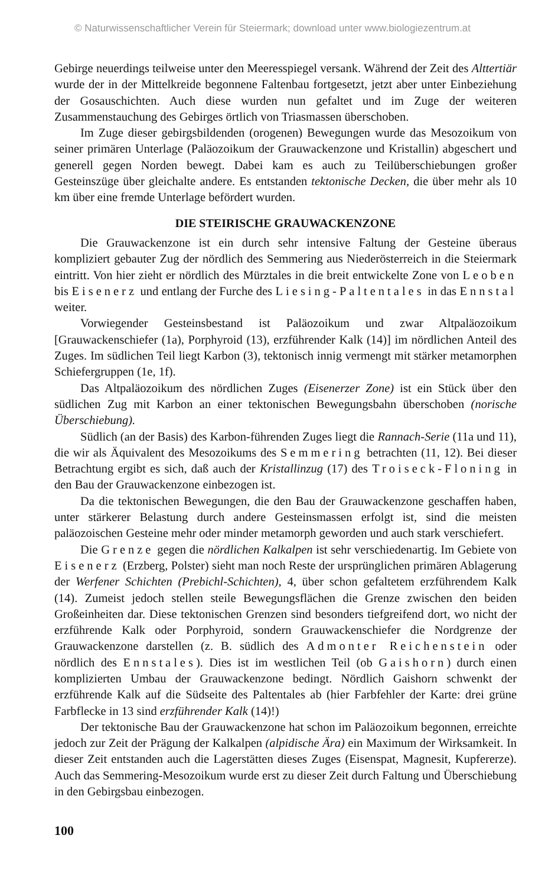© Naturwissenschaftlicher Verein für Steiermark; download unter www.biologiezentrum.at
Gebirge neuerdings teilweise unter den Meeresspiegel versank. Während der Zeit des Alttertiär wurde der in der Mittelkreide begonnene Faltenbau fortgesetzt, jetzt aber unter Einbeziehung der Gosauschichten. Auch diese wurden nun gefaltet und im Zuge der weiteren Zusammenstauchung des Gebirges örtlich von Triasmassen überschoben.
Im Zuge dieser gebirgsbildenden (orogenen) Bewegungen wurde das Mesozoikum von seiner primären Unterlage (Paläozoikum der Grauwackenzone und Kristallin) abgeschert und generell gegen Norden bewegt. Dabei kam es auch zu Teilüberschiebungen großer Gesteinszüge über gleichalte andere. Es entstanden tektonische Decken, die über mehr als 10 km über eine fremde Unterlage befördert wurden.
DIE STEIRISCHE GRAUWACKENZONE
Die Grauwackenzone ist ein durch sehr intensive Faltung der Gesteine überaus kompliziert gebauter Zug der nördlich des Semmering aus Niederösterreich in die Steiermark eintritt. Von hier zieht er nördlich des Mürztales in die breit entwickelte Zone von Leoben bis Eisenerz und entlang der Furche des Liesing-Paltentales in das Ennstal weiter.
Vorwiegender Gesteinsbestand ist Paläozoikum und zwar Altpaläozoikum [Grauwackenschiefer (1a), Porphyroid (13), erzführender Kalk (14)] im nördlichen Anteil des Zuges. Im südlichen Teil liegt Karbon (3), tektonisch innig vermengt mit stärker metamorphen Schiefergruppen (1e, 1f).
Das Altpaläozoikum des nördlichen Zuges (Eisenerzer Zone) ist ein Stück über den südlichen Zug mit Karbon an einer tektonischen Bewegungsbahn überschoben (norische Überschiebung).
Südlich (an der Basis) des Karbon-führenden Zuges liegt die Rannach-Serie (11a und 11), die wir als Äquivalent des Mesozoikums des Semmering betrachten (11, 12). Bei dieser Betrachtung ergibt es sich, daß auch der Kristallinzug (17) des Troiseck-Floning in den Bau der Grauwackenzone einbezogen ist.
Da die tektonischen Bewegungen, die den Bau der Grauwackenzone geschaffen haben, unter stärkerer Belastung durch andere Gesteinsmassen erfolgt ist, sind die meisten paläozoischen Gesteine mehr oder minder metamorph geworden und auch stark verschiefert.
Die Grenze gegen die nördlichen Kalkalpen ist sehr verschiedenartig. Im Gebiete von Eisenerz (Erzberg, Polster) sieht man noch Reste der ursprünglichen primären Ablagerung der Werfener Schichten (Prebichl-Schichten), 4, über schon gefaltetem erzführendem Kalk (14). Zumeist jedoch stellen steile Bewegungsflächen die Grenze zwischen den beiden Großeinheiten dar. Diese tektonischen Grenzen sind besonders tiefgreifend dort, wo nicht der erzführende Kalk oder Porphyroid, sondern Grauwackenschiefer die Nordgrenze der Grauwackenzone darstellen (z. B. südlich des Admonter Reichenstein oder nördlich des Ennstales). Dies ist im westlichen Teil (ob Gaishorn) durch einen komplizierten Umbau der Grauwackenzone bedingt. Nördlich Gaishorn schwenkt der erzführende Kalk auf die Südseite des Paltentales ab (hier Farbfehler der Karte: drei grüne Farbflecke in 13 sind erzführender Kalk (14)!)
Der tektonische Bau der Grauwackenzone hat schon im Paläozoikum begonnen, erreichte jedoch zur Zeit der Prägung der Kalkalpen (alpidische Ära) ein Maximum der Wirksamkeit. In dieser Zeit entstanden auch die Lagerstätten dieses Zuges (Eisenspat, Magnesit, Kupfererze). Auch das Semmering-Mesozoikum wurde erst zu dieser Zeit durch Faltung und Überschiebung in den Gebirgsbau einbezogen.
100